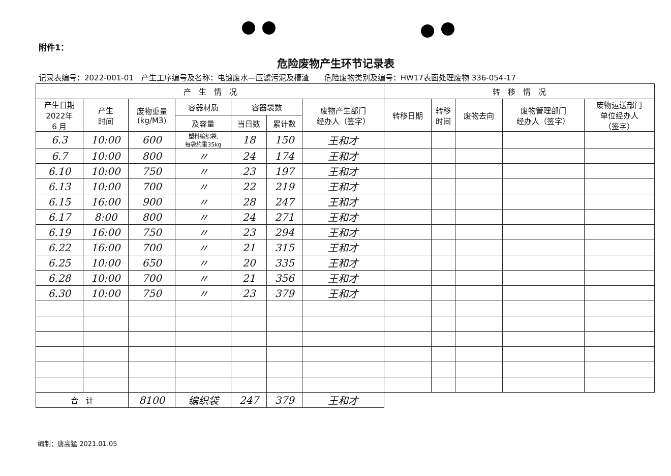附件1：
危险废物产生环节记录表
记录表编号：2022-001-01　产生工序编号及名称：电镀废水—压滤污泥及槽渣　　危险废物类别及编号：HW17表面处理废物 336-054-17
| 产 生 情 况 | | | | | | | 转 移 情 况 | | | | |
| --- | --- | --- | --- | --- | --- | --- | --- | --- | --- | --- | --- |
| 产生日期 2022年 6 月 | 产生 时间 | 废物重量 (kg/M3) | 容器材质 | 容器袋数 | | 废物产生部门 经办人（签字） | 转移日期 | 转移 时间 | 废物去向 | 废物管理部门 经办人（签字） | 废物运送部门 单位经办人 （签字） |
| | | | 及容量 | 当日数 | 累计数 | | | | | | |
| 6.3 | 10:00 | 600 | 塑料编织袋, 每袋约重35kg | 18 | 150 | 王和才 | | | | | |
| 6.7 | 10:00 | 800 | 〃 | 24 | 174 | 王和才 | | | | | |
| 6.10 | 10:00 | 750 | 〃 | 23 | 197 | 王和才 | | | | | |
| 6.13 | 10:00 | 700 | 〃 | 22 | 219 | 王和才 | | | | | |
| 6.15 | 16:00 | 900 | 〃 | 28 | 247 | 王和才 | | | | | |
| 6.17 | 8:00 | 800 | 〃 | 24 | 271 | 王和才 | | | | | |
| 6.19 | 16:00 | 750 | 〃 | 23 | 294 | 王和才 | | | | | |
| 6.22 | 16:00 | 700 | 〃 | 21 | 315 | 王和才 | | | | | |
| 6.25 | 10:00 | 650 | 〃 | 20 | 335 | 王和才 | | | | | |
| 6.28 | 10:00 | 700 | 〃 | 21 | 356 | 王和才 | | | | | |
| 6.30 | 10:00 | 750 | 〃 | 23 | 379 | 王和才 | | | | | |
| 合 计 | | 8100 | 编织袋 | 247 | 379 | 王和才 | | | | | |
编制：唐高猛 2021.01.05